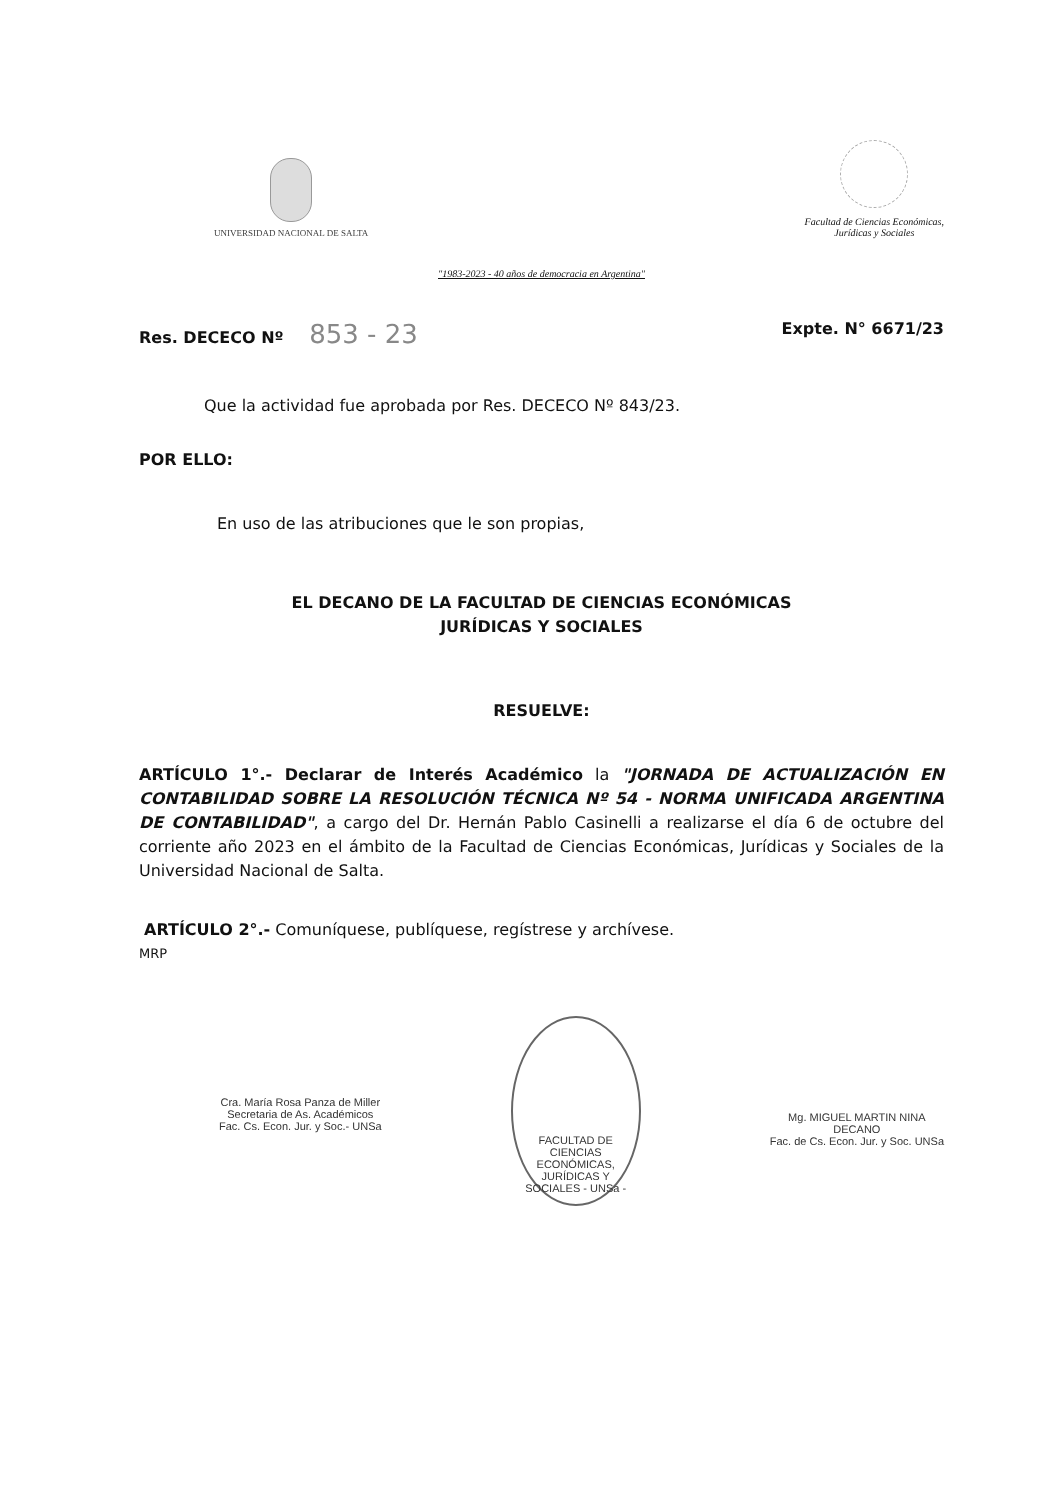UNIVERSIDAD NACIONAL DE SALTA
Facultad de Ciencias Económicas,
Jurídicas y Sociales
"1983-2023 - 40 años de democracia en Argentina"
Res. DECECO Nº 853 - 23 Expte. N° 6671/23
Que la actividad fue aprobada por Res. DECECO Nº 843/23.
POR ELLO:
En uso de las atribuciones que le son propias,
EL DECANO DE LA FACULTAD DE CIENCIAS ECONÓMICAS
JURÍDICAS Y SOCIALES
RESUELVE:
ARTÍCULO 1°.- Declarar de Interés Académico la "JORNADA DE ACTUALIZACIÓN EN CONTABILIDAD SOBRE LA RESOLUCIÓN TÉCNICA Nº 54 - NORMA UNIFICADA ARGENTINA DE CONTABILIDAD", a cargo del Dr. Hernán Pablo Casinelli a realizarse el día 6 de octubre del corriente año 2023 en el ámbito de la Facultad de Ciencias Económicas, Jurídicas y Sociales de la Universidad Nacional de Salta.
ARTÍCULO 2°.- Comuníquese, publíquese, regístrese y archívese.
MRP
Cra. María Rosa Panza de Miller
Secretaria de As. Académicos
Fac. Cs. Econ. Jur. y Soc.- UNSa
FACULTAD DE CIENCIAS ECONÓMICAS, JURÍDICAS Y SOCIALES - UNSa -
Mg. MIGUEL MARTIN NINA
DECANO
Fac. de Cs. Econ. Jur. y Soc. UNSa